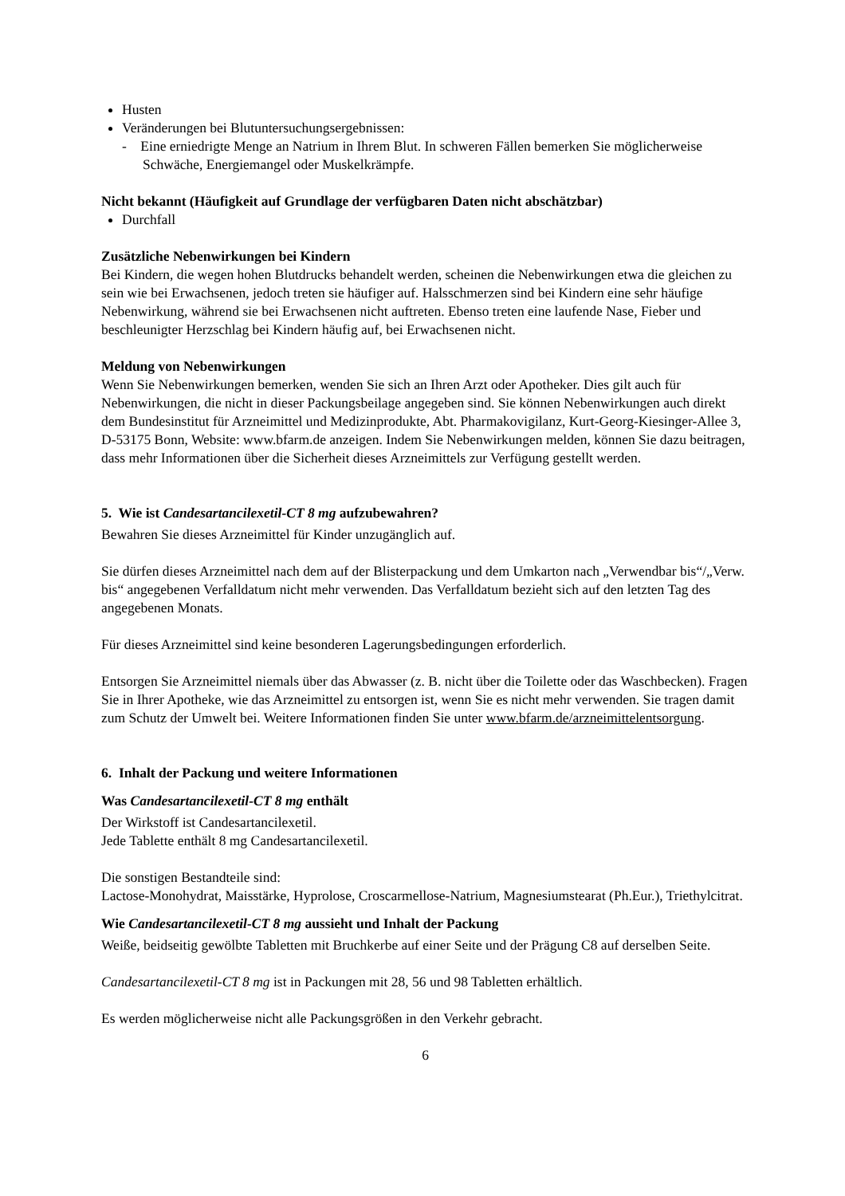Husten
Veränderungen bei Blutuntersuchungsergebnissen:
- Eine erniedrigte Menge an Natrium in Ihrem Blut. In schweren Fällen bemerken Sie möglicherweise Schwäche, Energiemangel oder Muskelkrämpfe.
Nicht bekannt (Häufigkeit auf Grundlage der verfügbaren Daten nicht abschätzbar)
Durchfall
Zusätzliche Nebenwirkungen bei Kindern
Bei Kindern, die wegen hohen Blutdrucks behandelt werden, scheinen die Nebenwirkungen etwa die gleichen zu sein wie bei Erwachsenen, jedoch treten sie häufiger auf. Halsschmerzen sind bei Kindern eine sehr häufige Nebenwirkung, während sie bei Erwachsenen nicht auftreten. Ebenso treten eine laufende Nase, Fieber und beschleunigter Herzschlag bei Kindern häufig auf, bei Erwachsenen nicht.
Meldung von Nebenwirkungen
Wenn Sie Nebenwirkungen bemerken, wenden Sie sich an Ihren Arzt oder Apotheker. Dies gilt auch für Nebenwirkungen, die nicht in dieser Packungsbeilage angegeben sind. Sie können Nebenwirkungen auch direkt dem Bundesinstitut für Arzneimittel und Medizinprodukte, Abt. Pharmakovigilanz, Kurt-Georg-Kiesinger-Allee 3, D-53175 Bonn, Website: www.bfarm.de anzeigen. Indem Sie Nebenwirkungen melden, können Sie dazu beitragen, dass mehr Informationen über die Sicherheit dieses Arzneimittels zur Verfügung gestellt werden.
5. Wie ist Candesartancilexetil-CT 8 mg aufzubewahren?
Bewahren Sie dieses Arzneimittel für Kinder unzugänglich auf.
Sie dürfen dieses Arzneimittel nach dem auf der Blisterpackung und dem Umkarton nach „Verwendbar bis“/„Verw. bis“ angegebenen Verfalldatum nicht mehr verwenden. Das Verfalldatum bezieht sich auf den letzten Tag des angegebenen Monats.
Für dieses Arzneimittel sind keine besonderen Lagerungsbedingungen erforderlich.
Entsorgen Sie Arzneimittel niemals über das Abwasser (z. B. nicht über die Toilette oder das Waschbecken). Fragen Sie in Ihrer Apotheke, wie das Arzneimittel zu entsorgen ist, wenn Sie es nicht mehr verwenden. Sie tragen damit zum Schutz der Umwelt bei. Weitere Informationen finden Sie unter www.bfarm.de/arzneimittelentsorgung.
6. Inhalt der Packung und weitere Informationen
Was Candesartancilexetil-CT 8 mg enthält
Der Wirkstoff ist Candesartancilexetil.
Jede Tablette enthält 8 mg Candesartancilexetil.
Die sonstigen Bestandteile sind:
Lactose-Monohydrat, Maisstärke, Hyprolose, Croscarmellose-Natrium, Magnesiumstearat (Ph.Eur.), Triethylcitrat.
Wie Candesartancilexetil-CT 8 mg aussieht und Inhalt der Packung
Weiße, beidseitig gewölbte Tabletten mit Bruchkerbe auf einer Seite und der Prägung C8 auf derselben Seite.
Candesartancilexetil-CT 8 mg ist in Packungen mit 28, 56 und 98 Tabletten erhältlich.
Es werden möglicherweise nicht alle Packungsgrößen in den Verkehr gebracht.
6